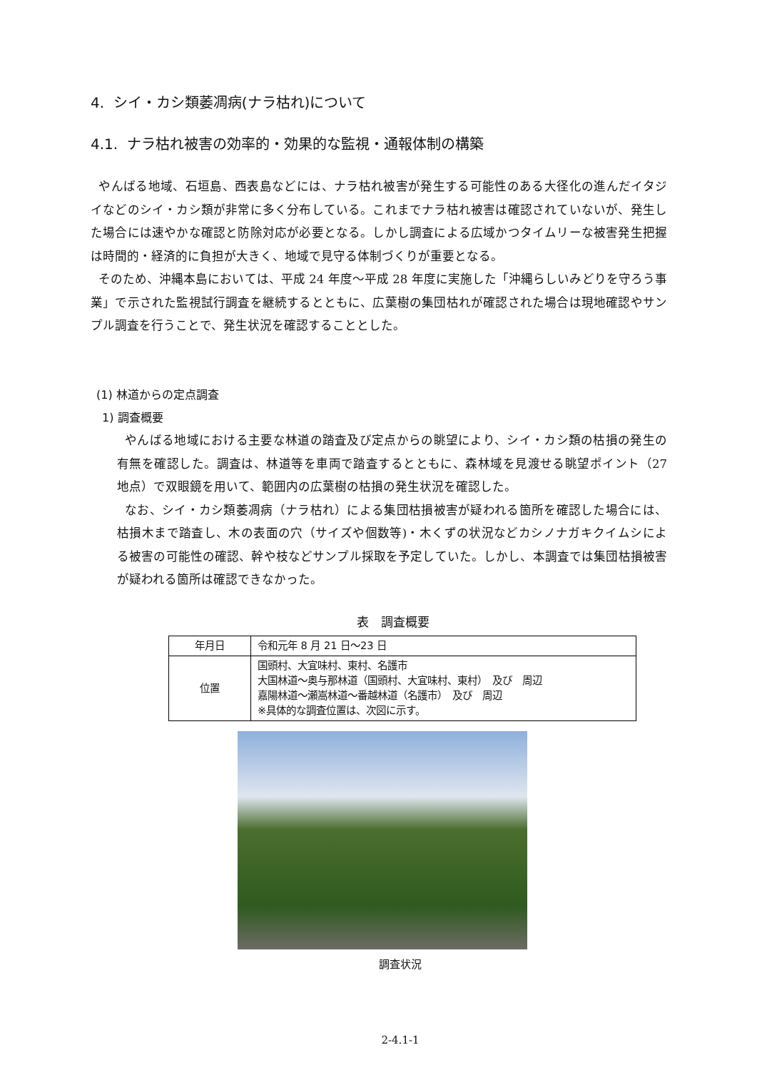4. シイ・カシ類萎凋病(ナラ枯れ)について
4.1. ナラ枯れ被害の効率的・効果的な監視・通報体制の構築
やんばる地域、石垣島、西表島などには、ナラ枯れ被害が発生する可能性のある大径化の進んだイタジイなどのシイ・カシ類が非常に多く分布している。これまでナラ枯れ被害は確認されていないが、発生した場合には速やかな確認と防除対応が必要となる。しかし調査による広域かつタイムリーな被害発生把握は時間的・経済的に負担が大きく、地域で見守る体制づくりが重要となる。
そのため、沖縄本島においては、平成 24 年度～平成 28 年度に実施した「沖縄らしいみどりを守ろう事業」で示された監視試行調査を継続するとともに、広葉樹の集団枯れが確認された場合は現地確認やサンプル調査を行うことで、発生状況を確認することとした。
(1) 林道からの定点調査
1) 調査概要
やんばる地域における主要な林道の踏査及び定点からの眺望により、シイ・カシ類の枯損の発生の有無を確認した。調査は、林道等を車両で踏査するとともに、森林域を見渡せる眺望ポイント（27 地点）で双眼鏡を用いて、範囲内の広葉樹の枯損の発生状況を確認した。
なお、シイ・カシ類萎凋病（ナラ枯れ）による集団枯損被害が疑われる箇所を確認した場合には、枯損木まで踏査し、木の表面の穴（サイズや個数等)・木くずの状況などカシノナガキクイムシによる被害の可能性の確認、幹や枝などサンプル採取を予定していた。しかし、本調査では集団枯損被害が疑われる箇所は確認できなかった。
表　調査概要
| 年月日 | 令和元年 8 月 21 日～23 日 |
| 位置 | 国頭村、大宜味村、東村、名護市 大国林道～奥与那林道（国頭村、大宜味村、東村） 及び 周辺 嘉陽林道～瀬嵩林道～番越林道（名護市） 及び 周辺 ※具体的な調査位置は、次図に示す。 |
調査状況
2-4.1-1